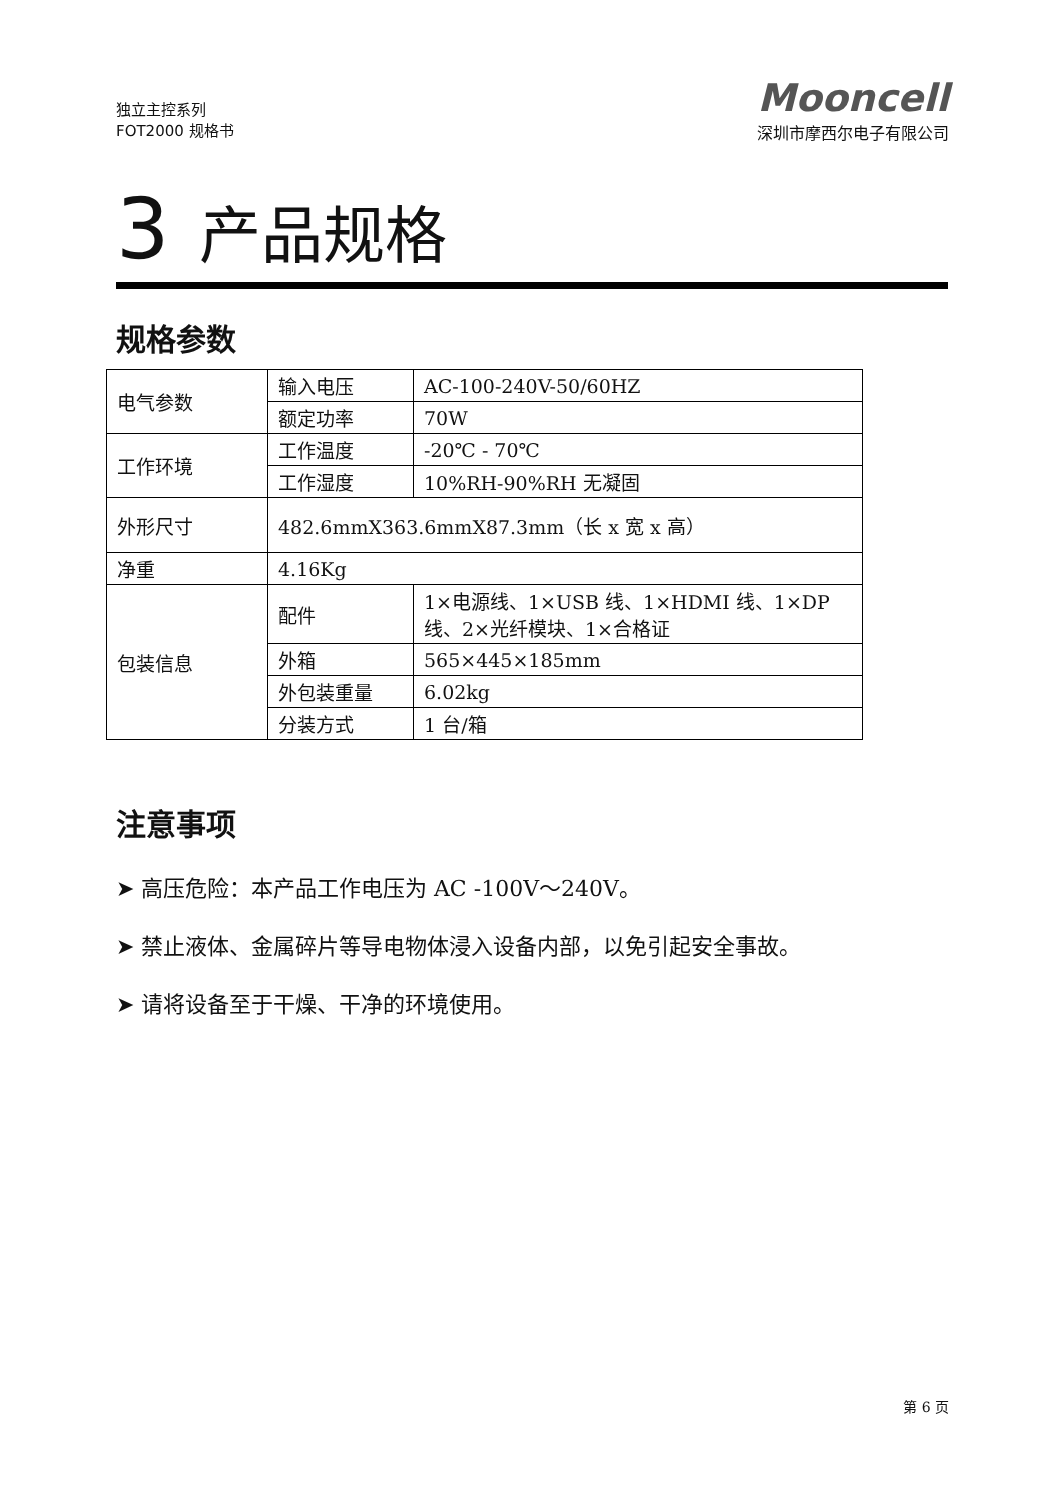独立主控系列
FOT2000 规格书
Mooncell
深圳市摩西尔电子有限公司
3 产品规格
规格参数
| 电气参数 | 输入电压 | AC-100-240V-50/60HZ |
| | 额定功率 | 70W |
| 工作环境 | 工作温度 | -20℃ - 70℃ |
| | 工作湿度 | 10%RH-90%RH 无凝固 |
| 外形尺寸 | 482.6mmX363.6mmX87.3mm（长 x 宽 x 高） | |
| 净重 | 4.16Kg | |
| 包装信息 | 配件 | 1×电源线、1×USB 线、1×HDMI 线、1×DP 线、2×光纤模块、1×合格证 |
| | 外箱 | 565×445×185mm |
| | 外包装重量 | 6.02kg |
| | 分装方式 | 1 台/箱 |
注意事项
➤ 高压危险：本产品工作电压为 AC -100V～240V。
➤ 禁止液体、金属碎片等导电物体浸入设备内部，以免引起安全事故。
➤ 请将设备至于干燥、干净的环境使用。
第 6 页